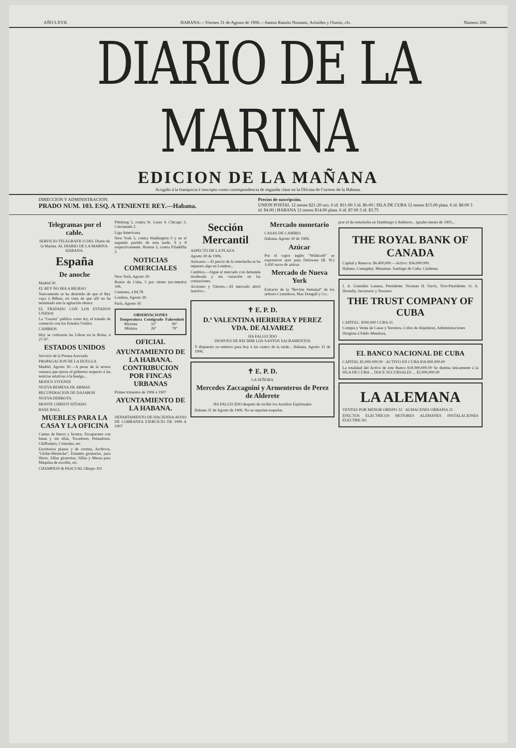AÑO LXVII. HABANA.—Viernes 31 de Agosto de 1906.—Santos Ramón Nonnato, Arístides y Osorio, cfs. Número 206.
DIARIO DE LA MARINA
EDICION DE LA MAÑANA
Acogido á la franquicia é inscripto como correspondencia de segunda clase en la Oficina de Correos de la Habana.
DIRECCION Y ADMINISTRACION:
PRADO NUM. 103. ESQ. A TENIENTE REY.—Habana.
Precios de suscripción.
UNION POSTAL 12 meses $21-20 oro. 6 id. $11-00 3 id. $6-00 | ISLA DE CUBA 12 meses $15.00 plata. 6 id. $8.00 3 id. $4.00 | HABANA 12 meses $14.00 plata. 6 id. $7.00 3 id. $3.75
Telegramas por el cable.
SERVICIO TELEGRAFICO DEL Diario de la Marina. AL DIARIO DE LA MARINA. HABANA.
España
De anoche
Madrid 30.
EL REY NO IRA A BILBAO
Nuevamente se ha desistido de que el Rey vaya á Bilbao, en vista de que allí no ha terminado aun la agitación obrera.
EL TRATADO CON LOS ESTADOS UNIDOS
La "Gaceta" publica como ley, el tratado de comercio con los Estados Unidos.
CAMBIOS
Hoy se cotizaron las Libras en la Bolsa, á 27-97.
ESTADOS UNIDOS
Servicio de la Prensa Asociada
PROPAGACION DE LA HUELGA
Madrid, Agosto 30.—A pesar de la severa censura que ejerce el gobierno respecto á las noticias relativas á la huelga...
MODUS VIVENDI
NUEVA REMESA DE ARMAS
RECUPERACION DE DAJABON
NUEVA DERROTA
MONTE CHRISTI SITIADO
BASE BALL
MUEBLES PARA LA CASA Y LA OFICINA
Camas de hierro y bronce, Escaparates con lunas y sin ellas, Tocadores, Peinadores, Chiffoniers, Cómodas, etc.
Escritorios planos y de cortina, Archivos, "Globe-Wernicke", Estantes giratorios, para libros, Sillas giratorias, Sillas y Mesas para Máquina de escribir, etc.
CHAMPION & PASCUAL Obispo 101
Pittsburg 5, contra St. Louis 4. Chicago 3, Cincinnatti 2.
Liga Americana
New York 5, contra Washington 0 y en el segundo partido de esta tarde, 9 y 8 respectivamente. Boston 3, contra Filadelfia 2.
NOTICIAS COMERCIALES
New York, Agosto 30.
Bonos de Cuba, 5 por ciento (ex-interés) 106.
Centenes, á $4.78.
Londres, Agosto 30.
París, Agosto 30.
OBSERVACIONES
| Temperatura | Centígrado | Fahrenheit |
| --- | --- | --- |
| Máxima | 32° | 90° |
| Mínima | 26° | 79° |
OFICIAL
AYUNTAMIENTO DE LA HABANA. CONTRIBUCION POR FINCAS URBANAS
Primer trimestre de 1906 á 1907
AYUNTAMIENTO DE LA HABANA.
DEPARTAMENTO DE HACIENDA AVISO DE COBRANZA EJERCICIO DE 1906 A 1907
Sección Mercantil
ASPECTO DE LA PLAZA
Agosto 30 de 1906.
Azúcares.—El precio de la remolacha se ha repuesto algo en Londres...
Cambios.—Sigue el mercado con demanda moderada y sin variación en las cotizaciones.
Acciones y Valores.—El mercado abrió inactivo...
Mercado monetario
CASAS DE CAMBIO
Habana, Agosto 30 de 1906.
Azúcar
Por el vapor inglés "Wildcroft" se exportaron ayer para Delaware (B. W.) 3,450 sacos de azúcar.
Mercado de Nueva York
Extracto de la "Revista Semanal" de los señores Czarnikow, Mac Dougall y Co.:
✝ E. P. D.
D.ª VALENTINA HERRERA Y PEREZ VDA. DE ALVAREZ
HA FALLECIDO
DESPUES DE RECIBIR LOS SANTOS SACRAMENTOS
Y dispuesto su entierro para hoy á las cuatro de la tarde... Habana, Agosto 31 de 1906.
✝ E. P. D.
LA SEÑORA
Mercedes Zaccagnini y Armenteros de Perez de Alderete
HA FALLECIDO después de recibir los Auxilios Espirituales
Habana 31 de Agosto de 1906. No se reparten esquelas.
prar el de remolacha en Hamburgo ó Amberes... iguales meses de 1905...
THE ROYAL BANK OF CANADA
Capital y Reserva: $6.400,000.—Activo: $36.000.000.
Habana. Camagüey. Matanzas. Santiago de Cuba. Cárdenas.
J. A. González Lanuza, Presidente. Norman H. Davis, Vice-Presidente. O. A. Hornsby, Secretario y Tesorero
THE TRUST COMPANY OF CUBA
CAPITAL: $500,000 CUBA 31.
Compra y Venta de Casas y Terrenos, Cobro de Alquileres, Administraciones
Dirigirse á Pablo Mendoza,
EL BANCO NACIONAL DE CUBA
CAPITAL $5.000.000.00 · ACTIVO EN CUBA $18.900.000.00
La totalidad del Activo de este Banco $18.900,000.00 Se destina únicamente á la ISLA DE CUBA ... DOCE SUCURSALES ... $2.000,000.00
LA ALEMANA
VENTAS POR MENOR OBISPO 32 · ALMACENES OBRAPIA 21
EFECTOS ELECTRICOS MOTORES ALEMANES INSTALACIONES ELECTRICAS